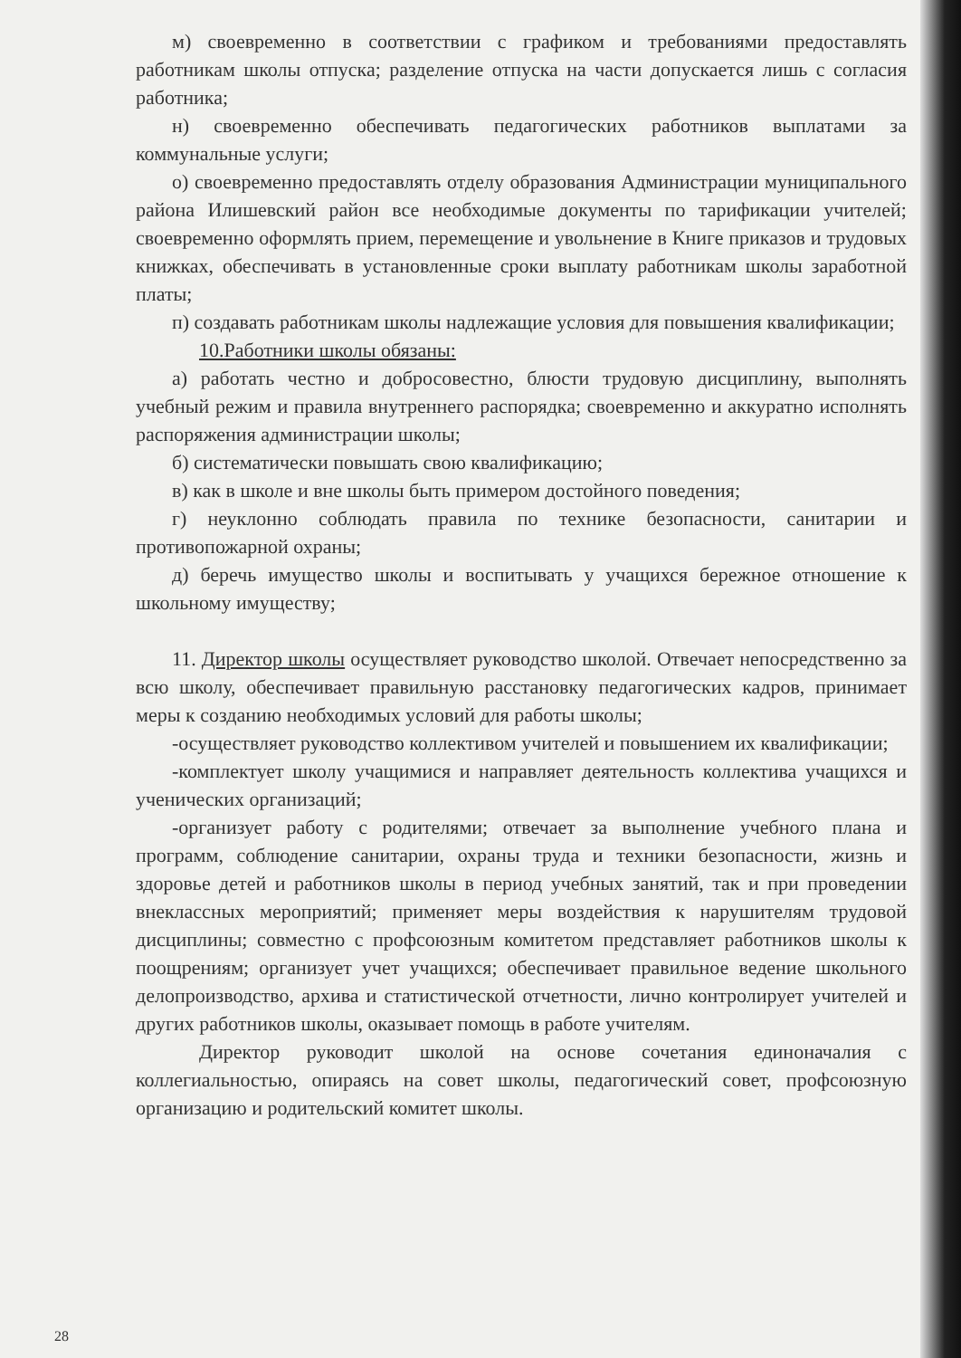м) своевременно в соответствии с графиком и требованиями предоставлять работникам школы отпуска; разделение отпуска на части допускается лишь с согласия работника;
н) своевременно обеспечивать педагогических работников выплатами за коммунальные услуги;
о) своевременно предоставлять отделу образования Администрации муниципального района Илишевский район все необходимые документы по тарификации учителей; своевременно оформлять прием, перемещение и увольнение в Книге приказов и трудовых книжках, обеспечивать в установленные сроки выплату работникам школы заработной платы;
п) создавать работникам школы надлежащие условия для повышения квалификации;
10.Работники школы обязаны:
а) работать честно и добросовестно, блюсти трудовую дисциплину, выполнять учебный режим и правила внутреннего распорядка; своевременно и аккуратно исполнять распоряжения администрации школы;
б) систематически повышать свою квалификацию;
в) как в школе и вне школы быть примером достойного поведения;
г) неуклонно соблюдать правила по технике безопасности, санитарии и противопожарной охраны;
д) беречь имущество школы и воспитывать у учащихся бережное отношение к школьному имуществу;
11. Директор школы осуществляет руководство школой. Отвечает непосредственно за всю школу, обеспечивает правильную расстановку педагогических кадров, принимает меры к созданию необходимых условий для работы школы;
-осуществляет руководство коллективом учителей и повышением их квалификации;
-комплектует школу учащимися и направляет деятельность коллектива учащихся и ученических организаций;
-организует работу с родителями; отвечает за выполнение учебного плана и программ, соблюдение санитарии, охраны труда и техники безопасности, жизнь и здоровье детей и работников школы в период учебных занятий, так и при проведении внеклассных мероприятий; применяет меры воздействия к нарушителям трудовой дисциплины; совместно с профсоюзным комитетом представляет работников школы к поощрениям; организует учет учащихся; обеспечивает правильное ведение школьного делопроизводство, архива и статистической отчетности, лично контролирует учителей и других работников школы, оказывает помощь в работе учителям.
Директор руководит школой на основе сочетания единоначалия с коллегиальностью, опираясь на совет школы, педагогический совет, профсоюзную организацию и родительский комитет школы.
28